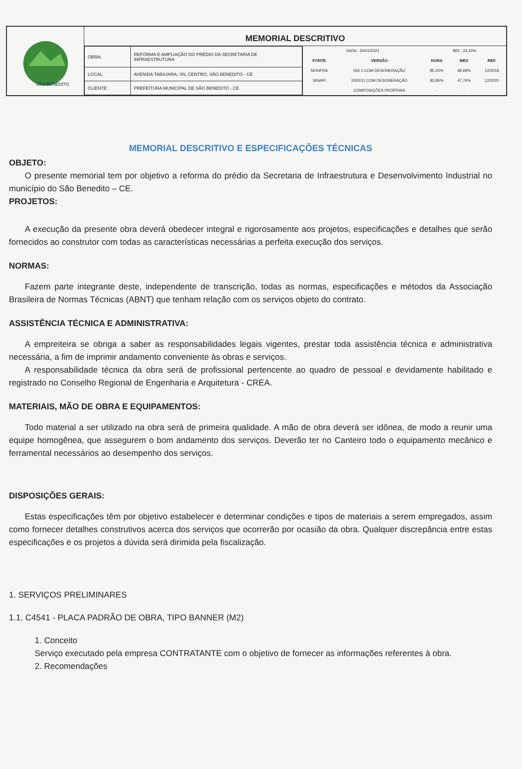SÃO BENEDITO
MEMORIAL DESCRITIVO
| OBRA: | REFORMA E AMPLIAÇÃO DO PRÉDIO DA SECRETARIA DE INFRAESTRUTURA |
| LOCAL: | AVENIDA TABAJARA, SN, CENTRO, SÃO BENEDITO - CE |
| CLIENTE: | PREFEITURA MUNICIPAL DE SÃO BENEDITO - CE |
| DATA : 20/01/2021 | | BDI : 23,40% | | |
| FONTE | VERSÃO | HORA | MES | REF. |
| SEINFRA | 026.1 COM DESONERAÇÃO | 85,20% | 48,69% | 12/2018 |
| SINAPI | 2020/11 COM DESONERAÇÃO | 83,85% | 47,76% | 12/2020 |
| | COMPOSIÇÕES PRÓPRIAS | - | - | |
MEMORIAL DESCRITIVO E ESPECIFICAÇÕES TÉCNICAS
OBJETO:
O presente memorial tem por objetivo a reforma do prédio da Secretaria de Infraestrutura e Desenvolvimento Industrial no município do São Benedito – CE.
PROJETOS:
A execução da presente obra deverá obedecer integral e rigorosamente aos projetos, especificações e detalhes que serão fornecidos ao construtor com todas as características necessárias a perfeita execução dos serviços.
NORMAS:
Fazem parte integrante deste, independente de transcrição, todas as normas, especificações e métodos da Associação Brasileira de Normas Técnicas (ABNT) que tenham relação com os serviços objeto do contrato.
ASSISTÊNCIA TÉCNICA E ADMINISTRATIVA:
A empreiteira se obriga a saber as responsabilidades legais vigentes, prestar toda assistência técnica e administrativa necessária, a fim de imprimir andamento conveniente às obras e serviços.
A responsabilidade técnica da obra será de profissional pertencente ao quadro de pessoal e devidamente habilitado e registrado no Conselho Regional de Engenharia e Arquitetura - CREA.
MATERIAIS, MÃO DE OBRA E EQUIPAMENTOS:
Todo material a ser utilizado na obra será de primeira qualidade. A mão de obra deverá ser idônea, de modo a reunir uma equipe homogênea, que assegurem o bom andamento dos serviços. Deverão ter no Canteiro todo o equipamento mecânico e ferramental necessários ao desempenho dos serviços.
DISPOSIÇÕES GERAIS:
Estas especificações têm por objetivo estabelecer e determinar condições e tipos de materiais a serem empregados, assim como fornecer detalhes construtivos acerca dos serviços que ocorrerão por ocasião da obra. Qualquer discrepância entre estas especificações e os projetos a dúvida será dirimida pela fiscalização.
1. SERVIÇOS PRELIMINARES
1.1. C4541 - PLACA PADRÃO DE OBRA, TIPO BANNER (M2)
1. Conceito
Serviço executado pela empresa CONTRATANTE com o objetivo de fornecer as informações referentes à obra.
2. Recomendações